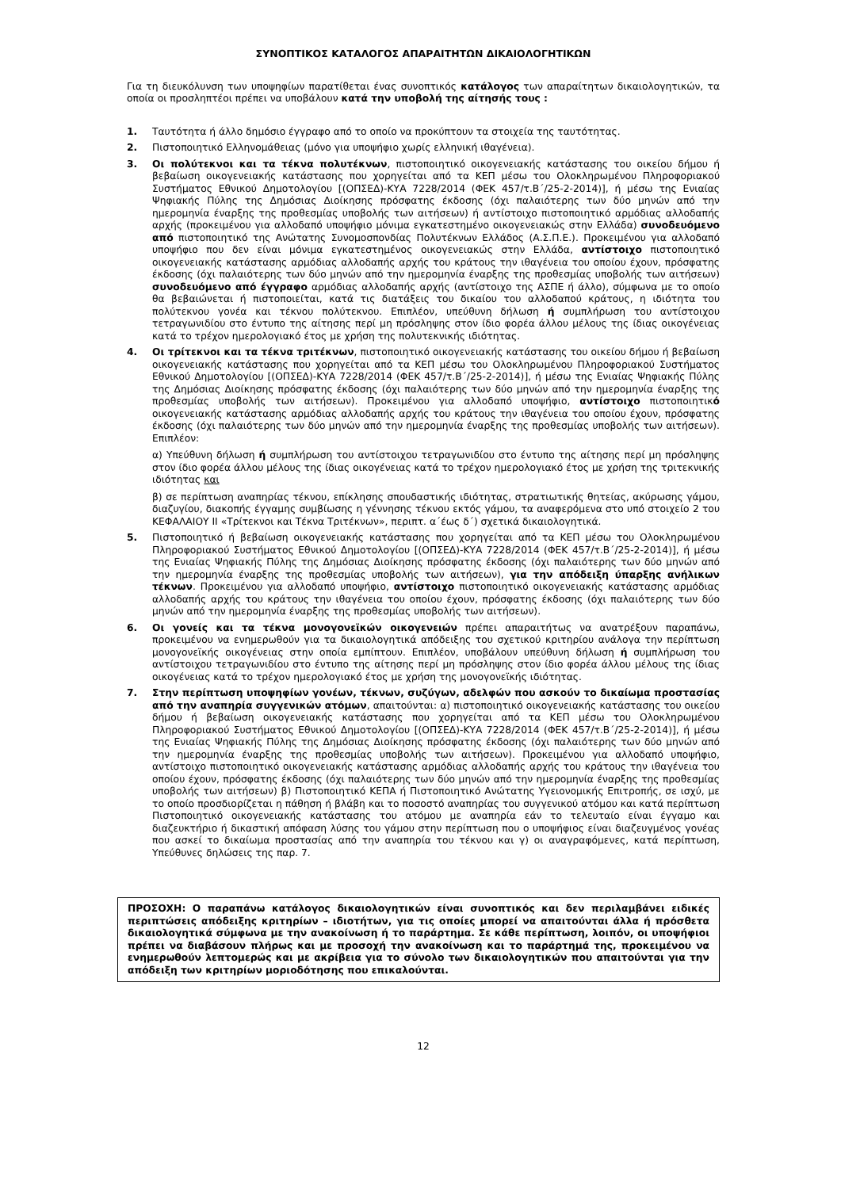ΣΥΝΟΠΤΙΚΟΣ ΚΑΤΑΛΟΓΟΣ ΑΠΑΡΑΙΤΗΤΩΝ ΔΙΚΑΙΟΛΟΓΗΤΙΚΩΝ
Για τη διευκόλυνση των υποψηφίων παρατίθεται ένας συνοπτικός κατάλογος των απαραίτητων δικαιολογητικών, τα οποία οι προσληπτέοι πρέπει να υποβάλουν κατά την υποβολή της αίτησής τους :
1. Ταυτότητα ή άλλο δημόσιο έγγραφο από το οποίο να προκύπτουν τα στοιχεία της ταυτότητας.
2. Πιστοποιητικό Ελληνομάθειας (μόνο για υποψήφιο χωρίς ελληνική ιθαγένεια).
3. Οι πολύτεκνοι και τα τέκνα πολυτέκνων, πιστοποιητικό οικογενειακής κατάστασης του οικείου δήμου ή βεβαίωση οικογενειακής κατάστασης που χορηγείται από τα ΚΕΠ μέσω του Ολοκληρωμένου Πληροφοριακού Συστήματος Εθνικού Δημοτολογίου [(ΟΠΣΕΔ)-ΚΥΑ 7228/2014 (ΦΕΚ 457/τ.Β΄/25-2-2014)], ή μέσω της Ενιαίας Ψηφιακής Πύλης της Δημόσιας Διοίκησης πρόσφατης έκδοσης (όχι παλαιότερης των δύο μηνών από την ημερομηνία έναρξης της προθεσμίας υποβολής των αιτήσεων) ή αντίστοιχο πιστοποιητικό αρμόδιας αλλοδαπής αρχής (προκειμένου για αλλοδαπό υποψήφιο μόνιμα εγκατεστημένο οικογενειακώς στην Ελλάδα) συνοδευόμενο από πιστοποιητικό της Ανώτατης Συνομοσπονδίας Πολυτέκνων Ελλάδος (Α.Σ.Π.Ε.). Προκειμένου για αλλοδαπό υποψήφιο που δεν είναι μόνιμα εγκατεστημένος οικογενειακώς στην Ελλάδα, αντίστοιχο πιστοποιητικό οικογενειακής κατάστασης αρμόδιας αλλοδαπής αρχής του κράτους την ιθαγένεια του οποίου έχουν, πρόσφατης έκδοσης (όχι παλαιότερης των δύο μηνών από την ημερομηνία έναρξης της προθεσμίας υποβολής των αιτήσεων) συνοδευόμενο από έγγραφο αρμόδιας αλλοδαπής αρχής (αντίστοιχο της ΑΣΠΕ ή άλλο), σύμφωνα με το οποίο θα βεβαιώνεται ή πιστοποιείται, κατά τις διατάξεις του δικαίου του αλλοδαπού κράτους, η ιδιότητα του πολύτεκνου γονέα και τέκνου πολύτεκνου. Επιπλέον, υπεύθυνη δήλωση ή συμπλήρωση του αντίστοιχου τετραγωνιδίου στο έντυπο της αίτησης περί μη πρόσληψης στον ίδιο φορέα άλλου μέλους της ίδιας οικογένειας κατά το τρέχον ημερολογιακό έτος με χρήση της πολυτεκνικής ιδιότητας.
4. Οι τρίτεκνοι και τα τέκνα τριτέκνων, πιστοποιητικό οικογενειακής κατάστασης του οικείου δήμου ή βεβαίωση οικογενειακής κατάστασης που χορηγείται από τα ΚΕΠ μέσω του Ολοκληρωμένου Πληροφοριακού Συστήματος Εθνικού Δημοτολογίου [(ΟΠΣΕΔ)-ΚΥΑ 7228/2014 (ΦΕΚ 457/τ.Β΄/25-2-2014)], ή μέσω της Ενιαίας Ψηφιακής Πύλης της Δημόσιας Διοίκησης πρόσφατης έκδοσης (όχι παλαιότερης των δύο μηνών από την ημερομηνία έναρξης της προθεσμίας υποβολής των αιτήσεων). Προκειμένου για αλλοδαπό υποψήφιο, αντίστοιχο πιστοποιητικό οικογενειακής κατάστασης αρμόδιας αλλοδαπής αρχής του κράτους την ιθαγένεια του οποίου έχουν, πρόσφατης έκδοσης (όχι παλαιότερης των δύο μηνών από την ημερομηνία έναρξης της προθεσμίας υποβολής των αιτήσεων). Επιπλέον:
α) Υπεύθυνη δήλωση ή συμπλήρωση του αντίστοιχου τετραγωνιδίου στο έντυπο της αίτησης περί μη πρόσληψης στον ίδιο φορέα άλλου μέλους της ίδιας οικογένειας κατά το τρέχον ημερολογιακό έτος με χρήση της τριτεκνικής ιδιότητας και
β) σε περίπτωση αναπηρίας τέκνου, επίκλησης σπουδαστικής ιδιότητας, στρατιωτικής θητείας, ακύρωσης γάμου, διαζυγίου, διακοπής έγγαμης συμβίωσης η γέννησης τέκνου εκτός γάμου, τα αναφερόμενα στο υπό στοιχείο 2 του ΚΕΦΑΛΑΙΟΥ ΙΙ «Τρίτεκνοι και Τέκνα Τριτέκνων», περιπτ. α΄έως δ΄) σχετικά δικαιολογητικά.
5. Πιστοποιητικό ή βεβαίωση οικογενειακής κατάστασης που χορηγείται από τα ΚΕΠ μέσω του Ολοκληρωμένου Πληροφοριακού Συστήματος Εθνικού Δημοτολογίου [(ΟΠΣΕΔ)-ΚΥΑ 7228/2014 (ΦΕΚ 457/τ.Β΄/25-2-2014)], ή μέσω της Ενιαίας Ψηφιακής Πύλης της Δημόσιας Διοίκησης πρόσφατης έκδοσης (όχι παλαιότερης των δύο μηνών από την ημερομηνία έναρξης της προθεσμίας υποβολής των αιτήσεων), για την απόδειξη ύπαρξης ανήλικων τέκνων. Προκειμένου για αλλοδαπό υποψήφιο, αντίστοιχο πιστοποιητικό οικογενειακής κατάστασης αρμόδιας αλλοδαπής αρχής του κράτους την ιθαγένεια του οποίου έχουν, πρόσφατης έκδοσης (όχι παλαιότερης των δύο μηνών από την ημερομηνία έναρξης της προθεσμίας υποβολής των αιτήσεων).
6. Οι γονείς και τα τέκνα μονογονεϊκών οικογενειών πρέπει απαραιτήτως να ανατρέξουν παραπάνω, προκειμένου να ενημερωθούν για τα δικαιολογητικά απόδειξης του σχετικού κριτηρίου ανάλογα την περίπτωση μονογονεϊκής οικογένειας στην οποία εμπίπτουν. Επιπλέον, υποβάλουν υπεύθυνη δήλωση ή συμπλήρωση του αντίστοιχου τετραγωνιδίου στο έντυπο της αίτησης περί μη πρόσληψης στον ίδιο φορέα άλλου μέλους της ίδιας οικογένειας κατά το τρέχον ημερολογιακό έτος με χρήση της μονογονεϊκής ιδιότητας.
7. Στην περίπτωση υποψηφίων γονέων, τέκνων, συζύγων, αδελφών που ασκούν το δικαίωμα προστασίας από την αναπηρία συγγενικών ατόμων, απαιτούνται: α) πιστοποιητικό οικογενειακής κατάστασης του οικείου δήμου ή βεβαίωση οικογενειακής κατάστασης που χορηγείται από τα ΚΕΠ μέσω του Ολοκληρωμένου Πληροφοριακού Συστήματος Εθνικού Δημοτολογίου [(ΟΠΣΕΔ)-ΚΥΑ 7228/2014 (ΦΕΚ 457/τ.Β΄/25-2-2014)], ή μέσω της Ενιαίας Ψηφιακής Πύλης της Δημόσιας Διοίκησης πρόσφατης έκδοσης (όχι παλαιότερης των δύο μηνών από την ημερομηνία έναρξης της προθεσμίας υποβολής των αιτήσεων). Προκειμένου για αλλοδαπό υποψήφιο, αντίστοιχο πιστοποιητικό οικογενειακής κατάστασης αρμόδιας αλλοδαπής αρχής του κράτους την ιθαγένεια του οποίου έχουν, πρόσφατης έκδοσης (όχι παλαιότερης των δύο μηνών από την ημερομηνία έναρξης της προθεσμίας υποβολής των αιτήσεων) β) Πιστοποιητικό ΚΕΠΑ ή Πιστοποιητικό Ανώτατης Υγειονομικής Επιτροπής, σε ισχύ, με το οποίο προσδιορίζεται η πάθηση ή βλάβη και το ποσοστό αναπηρίας του συγγενικού ατόμου και κατά περίπτωση Πιστοποιητικό οικογενειακής κατάστασης του ατόμου με αναπηρία εάν το τελευταίο είναι έγγαμο και διαζευκτήριο ή δικαστική απόφαση λύσης του γάμου στην περίπτωση που ο υποψήφιος είναι διαζευγμένος γονέας που ασκεί το δικαίωμα προστασίας από την αναπηρία του τέκνου και γ) οι αναγραφόμενες, κατά περίπτωση, Υπεύθυνες δηλώσεις της παρ. 7.
ΠΡΟΣΟΧΗ: Ο παραπάνω κατάλογος δικαιολογητικών είναι συνοπτικός και δεν περιλαμβάνει ειδικές περιπτώσεις απόδειξης κριτηρίων – ιδιοτήτων, για τις οποίες μπορεί να απαιτούνται άλλα ή πρόσθετα δικαιολογητικά σύμφωνα με την ανακοίνωση ή το παράρτημα. Σε κάθε περίπτωση, λοιπόν, οι υποψήφιοι πρέπει να διαβάσουν πλήρως και με προσοχή την ανακοίνωση και το παράρτημά της, προκειμένου να ενημερωθούν λεπτομερώς και με ακρίβεια για το σύνολο των δικαιολογητικών που απαιτούνται για την απόδειξη των κριτηρίων μοριοδότησης που επικαλούνται.
12